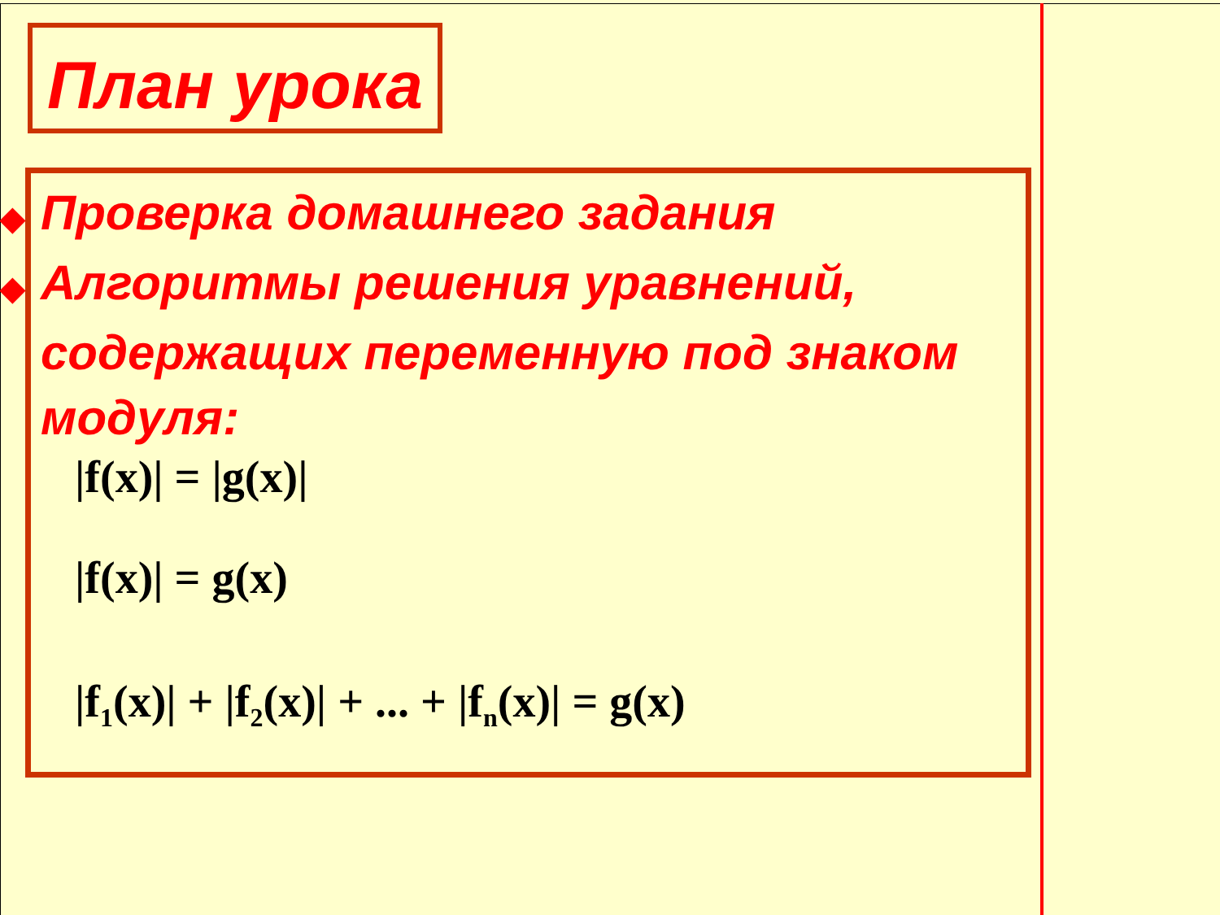План урока
◆ Проверка домашнего задания
◆ Алгоритмы решения уравнений, содержащих переменную под знаком модуля:
|f(x)| = |g(x)|
|f(x)| = g(x)
|f<sub>1</sub>(x)| + |f<sub>2</sub>(x)| + ... + |f<sub>n</sub>(x)| = g(x)